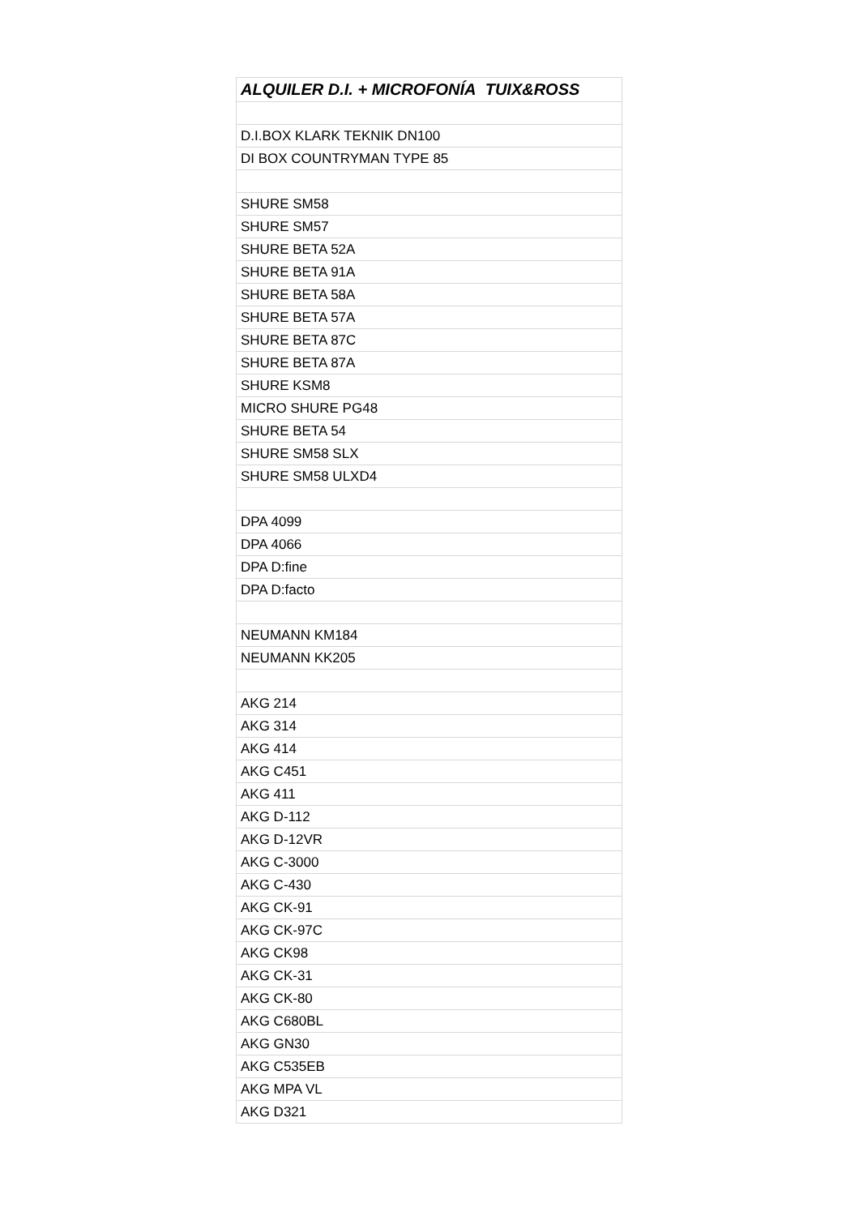| ALQUILER D.I. + MICROFONÍA TUIX&ROSS |
| --- |
| D.I.BOX KLARK TEKNIK DN100 |
| DI BOX COUNTRYMAN TYPE 85 |
| SHURE SM58 |
| SHURE SM57 |
| SHURE BETA 52A |
| SHURE BETA 91A |
| SHURE BETA 58A |
| SHURE BETA 57A |
| SHURE BETA 87C |
| SHURE BETA 87A |
| SHURE KSM8 |
| MICRO SHURE PG48 |
| SHURE BETA 54 |
| SHURE SM58 SLX |
| SHURE SM58 ULXD4 |
| DPA 4099 |
| DPA 4066 |
| DPA D:fine |
| DPA D:facto |
| NEUMANN KM184 |
| NEUMANN KK205 |
| AKG 214 |
| AKG 314 |
| AKG 414 |
| AKG C451 |
| AKG 411 |
| AKG D-112 |
| AKG D-12VR |
| AKG C-3000 |
| AKG C-430 |
| AKG CK-91 |
| AKG CK-97C |
| AKG CK98 |
| AKG CK-31 |
| AKG CK-80 |
| AKG C680BL |
| AKG GN30 |
| AKG C535EB |
| AKG MPA VL |
| AKG D321 |